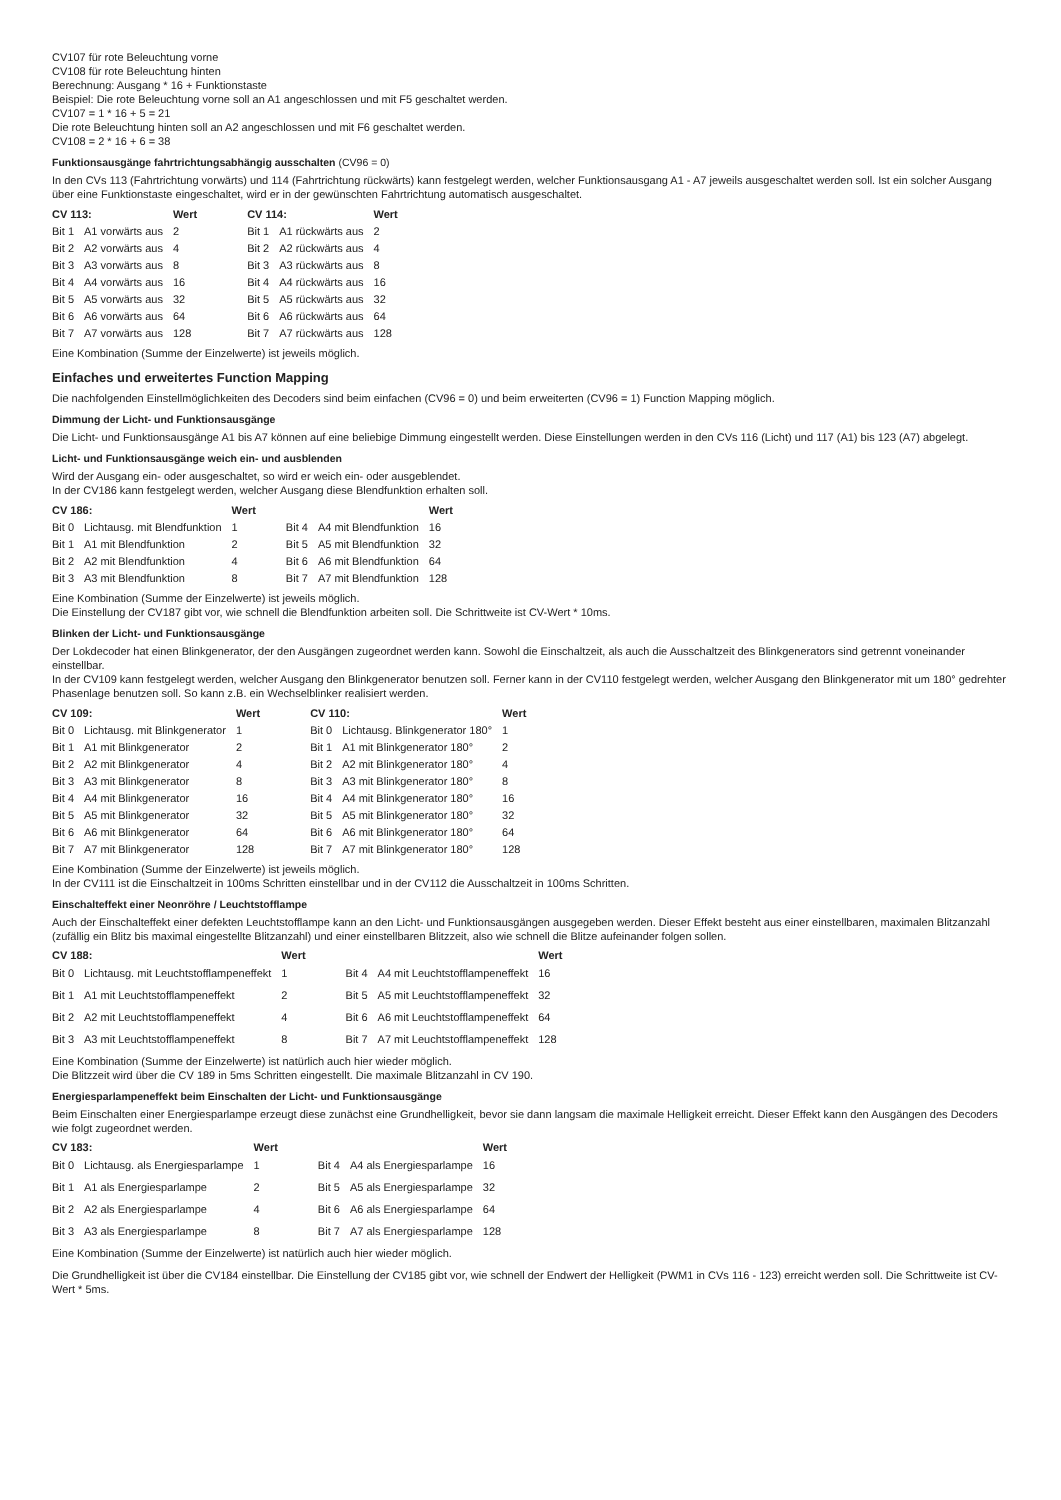CV107 für rote Beleuchtung vorne
CV108 für rote Beleuchtung hinten
Berechnung: Ausgang * 16 + Funktionstaste
Beispiel: Die rote Beleuchtung vorne soll an A1 angeschlossen und mit F5 geschaltet werden.
CV107 = 1 * 16 + 5 = 21
Die rote Beleuchtung hinten soll an A2 angeschlossen und mit F6 geschaltet werden.
CV108 = 2 * 16 + 6 = 38
Funktionsausgänge fahrtrichtungsabhängig ausschalten (CV96 = 0)
In den CVs 113 (Fahrtrichtung vorwärts) und 114 (Fahrtrichtung rückwärts) kann festgelegt werden, welcher Funktionsausgang A1 - A7 jeweils ausgeschaltet werden soll. Ist ein solcher Ausgang über eine Funktionstaste eingeschaltet, wird er in der gewünschten Fahrtrichtung automatisch ausgeschaltet.
| CV 113: | | Wert | CV 114: | | Wert |
| --- | --- | --- | --- | --- | --- |
| Bit 1 | A1 vorwärts aus | 2 | Bit 1 | A1 rückwärts aus | 2 |
| Bit 2 | A2 vorwärts aus | 4 | Bit 2 | A2 rückwärts aus | 4 |
| Bit 3 | A3 vorwärts aus | 8 | Bit 3 | A3 rückwärts aus | 8 |
| Bit 4 | A4 vorwärts aus | 16 | Bit 4 | A4 rückwärts aus | 16 |
| Bit 5 | A5 vorwärts aus | 32 | Bit 5 | A5 rückwärts aus | 32 |
| Bit 6 | A6 vorwärts aus | 64 | Bit 6 | A6 rückwärts aus | 64 |
| Bit 7 | A7 vorwärts aus | 128 | Bit 7 | A7 rückwärts aus | 128 |
Eine Kombination (Summe der Einzelwerte) ist jeweils möglich.
Einfaches und erweitertes Function Mapping
Die nachfolgenden Einstellmöglichkeiten des Decoders sind beim einfachen (CV96 = 0) und beim erweiterten (CV96 = 1) Function Mapping möglich.
Dimmung der Licht- und Funktionsausgänge
Die Licht- und Funktionsausgänge A1 bis A7 können auf eine beliebige Dimmung eingestellt werden. Diese Einstellungen werden in den CVs 116 (Licht) und 117 (A1) bis 123 (A7) abgelegt.
Licht- und Funktionsausgänge weich ein- und ausblenden
Wird der Ausgang ein- oder ausgeschaltet, so wird er weich ein- oder ausgeblendet.
In der CV186 kann festgelegt werden, welcher Ausgang diese Blendfunktion erhalten soll.
| CV 186: | | Wert | | | Wert |
| --- | --- | --- | --- | --- | --- |
| Bit 0 | Lichtausg. mit Blendfunktion | 1 | Bit 4 | A4 mit Blendfunktion | 16 |
| Bit 1 | A1 mit Blendfunktion | 2 | Bit 5 | A5 mit Blendfunktion | 32 |
| Bit 2 | A2 mit Blendfunktion | 4 | Bit 6 | A6 mit Blendfunktion | 64 |
| Bit 3 | A3 mit Blendfunktion | 8 | Bit 7 | A7 mit Blendfunktion | 128 |
Eine Kombination (Summe der Einzelwerte) ist jeweils möglich.
Die Einstellung der CV187 gibt vor, wie schnell die Blendfunktion arbeiten soll. Die Schrittweite ist CV-Wert * 10ms.
Blinken der Licht- und Funktionsausgänge
Der Lokdecoder hat einen Blinkgenerator, der den Ausgängen zugeordnet werden kann. Sowohl die Einschaltzeit, als auch die Ausschaltzeit des Blinkgenerators sind getrennt voneinander einstellbar.
In der CV109 kann festgelegt werden, welcher Ausgang den Blinkgenerator benutzen soll. Ferner kann in der CV110 festgelegt werden, welcher Ausgang den Blinkgenerator mit um 180° gedrehter Phasenlage benutzen soll. So kann z.B. ein Wechselblinker realisiert werden.
| CV 109: | | Wert | CV 110: | | Wert |
| --- | --- | --- | --- | --- | --- |
| Bit 0 | Lichtausg. mit Blinkgenerator | 1 | Bit 0 | Lichtausg. Blinkgenerator 180° | 1 |
| Bit 1 | A1 mit Blinkgenerator | 2 | Bit 1 | A1 mit Blinkgenerator 180° | 2 |
| Bit 2 | A2 mit Blinkgenerator | 4 | Bit 2 | A2 mit Blinkgenerator 180° | 4 |
| Bit 3 | A3 mit Blinkgenerator | 8 | Bit 3 | A3 mit Blinkgenerator 180° | 8 |
| Bit 4 | A4 mit Blinkgenerator | 16 | Bit 4 | A4 mit Blinkgenerator 180° | 16 |
| Bit 5 | A5 mit Blinkgenerator | 32 | Bit 5 | A5 mit Blinkgenerator 180° | 32 |
| Bit 6 | A6 mit Blinkgenerator | 64 | Bit 6 | A6 mit Blinkgenerator 180° | 64 |
| Bit 7 | A7 mit Blinkgenerator | 128 | Bit 7 | A7 mit Blinkgenerator 180° | 128 |
Eine Kombination (Summe der Einzelwerte) ist jeweils möglich.
In der CV111 ist die Einschaltzeit in 100ms Schritten einstellbar und in der CV112 die Ausschaltzeit in 100ms Schritten.
Einschalteffekt einer Neonröhre / Leuchtstofflampe
Auch der Einschalteffekt einer defekten Leuchtstofflampe kann an den Licht- und Funktionsausgängen ausgegeben werden. Dieser Effekt besteht aus einer einstellbaren, maximalen Blitzanzahl (zufällig ein Blitz bis maximal eingestellte Blitzanzahl) und einer einstellbaren Blitzzeit, also wie schnell die Blitze aufeinander folgen sollen.
| CV 188: | | Wert | | | Wert |
| --- | --- | --- | --- | --- | --- |
| Bit 0 | Lichtausg. mit Leuchtstofflampeneffekt | 1 | Bit 4 | A4 mit Leuchtstofflampeneffekt | 16 |
| Bit 1 | A1 mit Leuchtstofflampeneffekt | 2 | Bit 5 | A5 mit Leuchtstofflampeneffekt | 32 |
| Bit 2 | A2 mit Leuchtstofflampeneffekt | 4 | Bit 6 | A6 mit Leuchtstofflampeneffekt | 64 |
| Bit 3 | A3 mit Leuchtstofflampeneffekt | 8 | Bit 7 | A7 mit Leuchtstofflampeneffekt | 128 |
Eine Kombination (Summe der Einzelwerte) ist natürlich auch hier wieder möglich.
Die Blitzzeit wird über die CV 189 in 5ms Schritten eingestellt. Die maximale Blitzanzahl in CV 190.
Energiesparlampeneffekt beim Einschalten der Licht- und Funktionsausgänge
Beim Einschalten einer Energiesparlampe erzeugt diese zunächst eine Grundhelligkeit, bevor sie dann langsam die maximale Helligkeit erreicht. Dieser Effekt kann den Ausgängen des Decoders wie folgt zugeordnet werden.
| CV 183: | | Wert | | | Wert |
| --- | --- | --- | --- | --- | --- |
| Bit 0 | Lichtausg. als Energiesparlampe | 1 | Bit 4 | A4 als Energiesparlampe | 16 |
| Bit 1 | A1 als Energiesparlampe | 2 | Bit 5 | A5 als Energiesparlampe | 32 |
| Bit 2 | A2 als Energiesparlampe | 4 | Bit 6 | A6 als Energiesparlampe | 64 |
| Bit 3 | A3 als Energiesparlampe | 8 | Bit 7 | A7 als Energiesparlampe | 128 |
Eine Kombination (Summe der Einzelwerte) ist natürlich auch hier wieder möglich.
Die Grundhelligkeit ist über die CV184 einstellbar. Die Einstellung der CV185 gibt vor, wie schnell der Endwert der Helligkeit (PWM1 in CVs 116 - 123) erreicht werden soll. Die Schrittweite ist CV-Wert * 5ms.